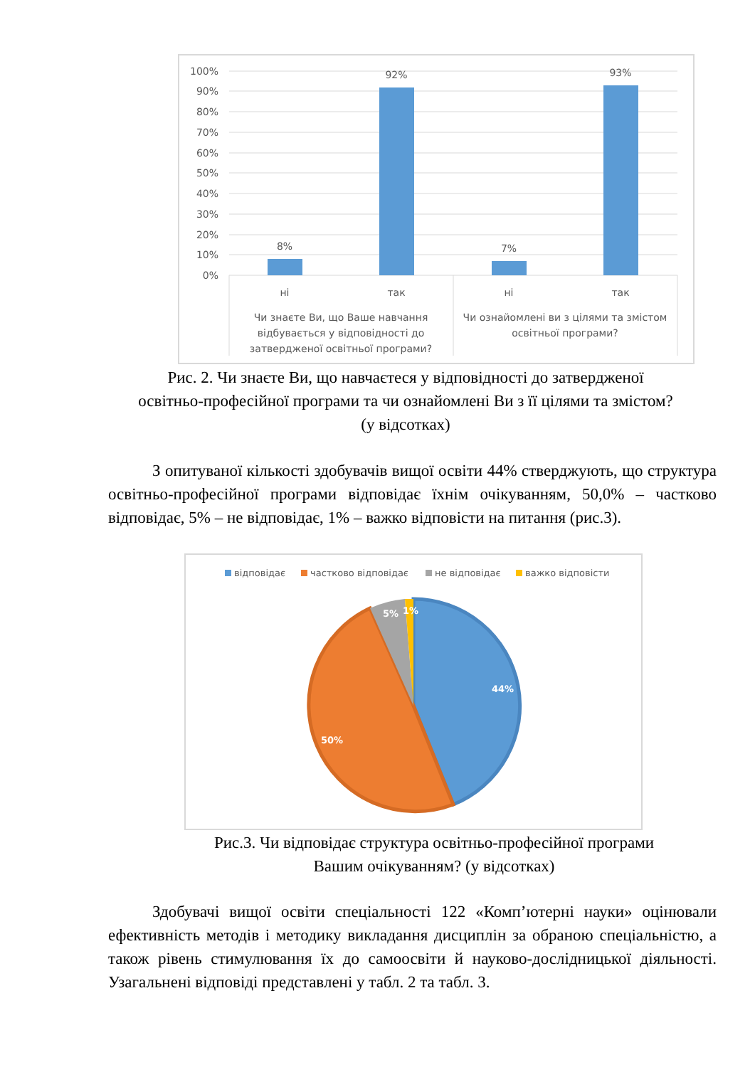100%
90%
80%
70%
60%
50%
40%
30%
20%
10%
0%
8%
92%
7%
93%
ні
так
ні
так
Чи знаєте Ви, що Ваше навчання
відбувається у відповідності до
затвердженої освітньої програми?
Чи ознайомлені ви з цілями та змістом
освітньої програми?
Рис. 2. Чи знаєте Ви, що навчаєтеся у відповідності до затвердженої
освітньо-професійної програми та чи ознайомлені Ви з її цілями та змістом?
(у відсотках)
З опитуваної кількості здобувачів вищої освіти 44% стверджують, що структура освітньо-професійної програми відповідає їхнім очікуванням, 50,0% – частково відповідає, 5% – не відповідає, 1% – важко відповісти на питання (рис.3).
відповідає
частково відповідає
не відповідає
важко відповісти
44%
50%
5%
1%
Рис.3. Чи відповідає структура освітньо-професійної програми
Вашим очікуванням? (у відсотках)
Здобувачі вищої освіти спеціальності 122 «Комп’ютерні науки» оцінювали ефективність методів і методику викладання дисциплін за обраною спеціальністю, а також рівень стимулювання їх до самоосвіти й науково-дослідницької діяльності. Узагальнені відповіді представлені у табл. 2 та табл. 3.